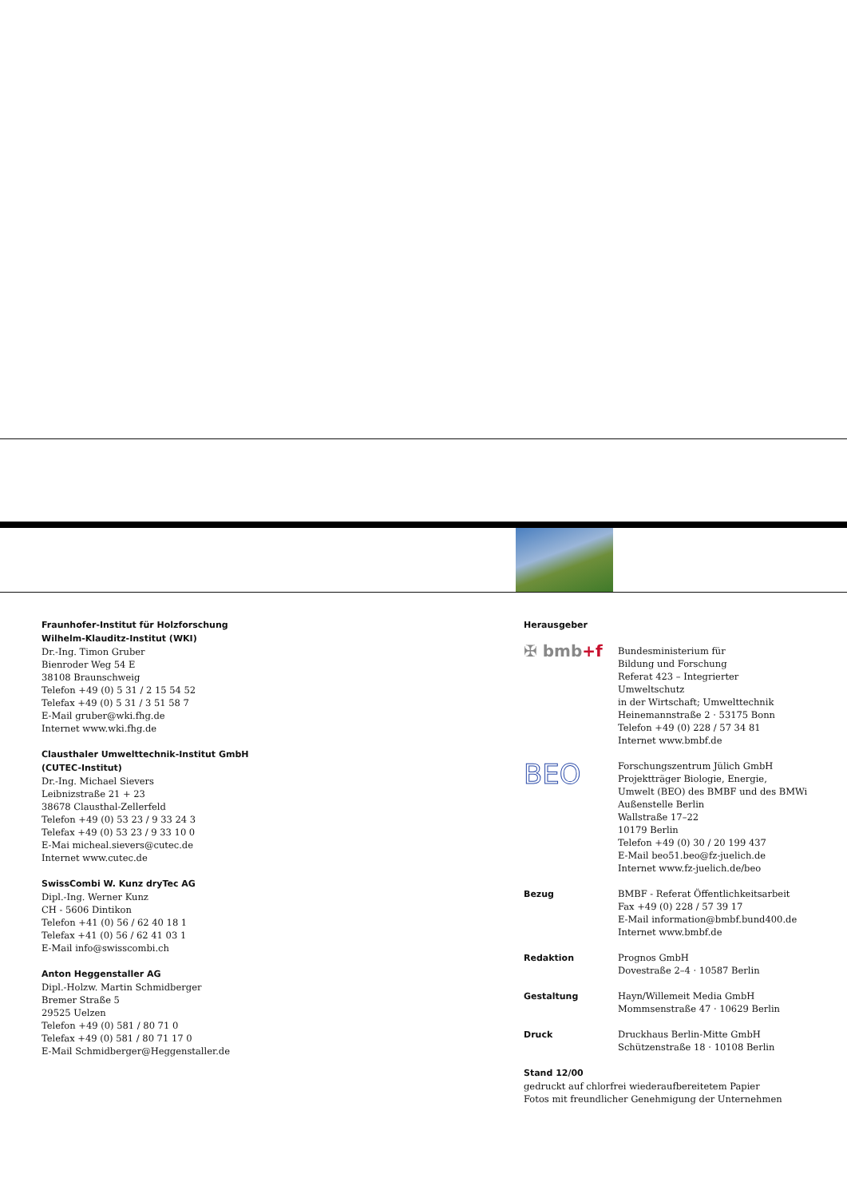Fraunhofer-Institut für Holzforschung
Wilhelm-Klauditz-Institut (WKI)
Dr.-Ing. Timon Gruber
Bienroder Weg 54 E
38108 Braunschweig
Telefon +49 (0) 5 31 / 2 15 54 52
Telefax +49 (0) 5 31 / 3 51 58 7
E-Mail gruber@wki.fhg.de
Internet www.wki.fhg.de
Clausthaler Umwelttechnik-Institut GmbH
(CUTEC-Institut)
Dr.-Ing. Michael Sievers
Leibnizstraße 21 + 23
38678 Clausthal-Zellerfeld
Telefon +49 (0) 53 23 / 9 33 24 3
Telefax +49 (0) 53 23 / 9 33 10 0
E-Mai micheal.sievers@cutec.de
Internet www.cutec.de
SwissCombi W. Kunz dryTec AG
Dipl.-Ing. Werner Kunz
CH - 5606 Dintikon
Telefon +41 (0) 56 / 62 40 18 1
Telefax +41 (0) 56 / 62 41 03 1
E-Mail info@swisscombi.ch
Anton Heggenstaller AG
Dipl.-Holzw. Martin Schmidberger
Bremer Straße 5
29525 Uelzen
Telefon +49 (0) 581 / 80 71 0
Telefax +49 (0) 581 / 80 71 17 0
E-Mail Schmidberger@Heggenstaller.de
Herausgeber
✠ bmb+f
Bundesministerium für
Bildung und Forschung
Referat 423 – Integrierter Umweltschutz
in der Wirtschaft; Umwelttechnik
Heinemannstraße 2 · 53175 Bonn
Telefon +49 (0) 228 / 57 34 81
Internet www.bmbf.de
BEO
Forschungszentrum Jülich GmbH
Projektträger Biologie, Energie,
Umwelt (BEO) des BMBF und des BMWi
Außenstelle Berlin
Wallstraße 17–22
10179 Berlin
Telefon +49 (0) 30 / 20 199 437
E-Mail beo51.beo@fz-juelich.de
Internet www.fz-juelich.de/beo
Bezug BMBF - Referat Öffentlichkeitsarbeit
Fax +49 (0) 228 / 57 39 17
E-Mail information@bmbf.bund400.de
Internet www.bmbf.de
Redaktion Prognos GmbH
Dovestraße 2–4 · 10587 Berlin
Gestaltung Hayn/Willemeit Media GmbH
Mommsenstraße 47 · 10629 Berlin
Druck Druckhaus Berlin-Mitte GmbH
Schützenstraße 18 · 10108 Berlin
Stand 12/00
gedruckt auf chlorfrei wiederaufbereitetem Papier
Fotos mit freundlicher Genehmigung der Unternehmen